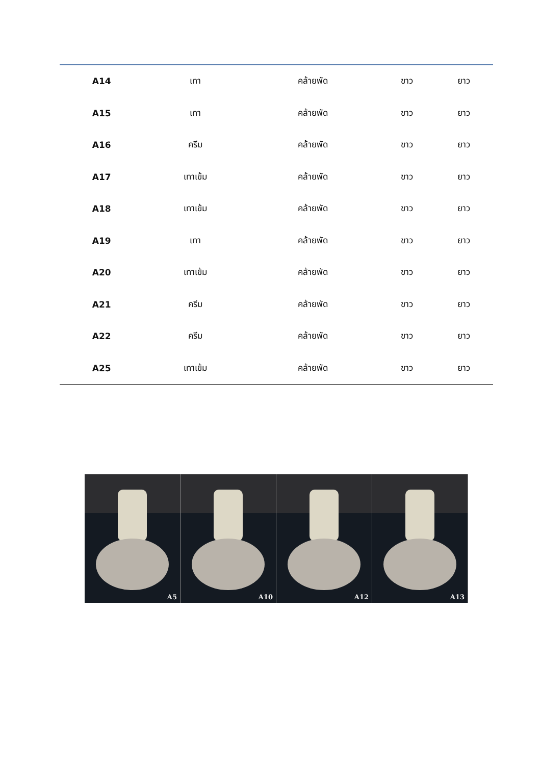| A14 | เทา | คล้ายพัด | ขาว | ยาว |
| A15 | เทา | คล้ายพัด | ขาว | ยาว |
| A16 | ครีม | คล้ายพัด | ขาว | ยาว |
| A17 | เทาเข้ม | คล้ายพัด | ขาว | ยาว |
| A18 | เทาเข้ม | คล้ายพัด | ขาว | ยาว |
| A19 | เทา | คล้ายพัด | ขาว | ยาว |
| A20 | เทาเข้ม | คล้ายพัด | ขาว | ยาว |
| A21 | ครีม | คล้ายพัด | ขาว | ยาว |
| A22 | ครีม | คล้ายพัด | ขาว | ยาว |
| A25 | เทาเข้ม | คล้ายพัด | ขาว | ยาว |
A5
A10
A12
A13